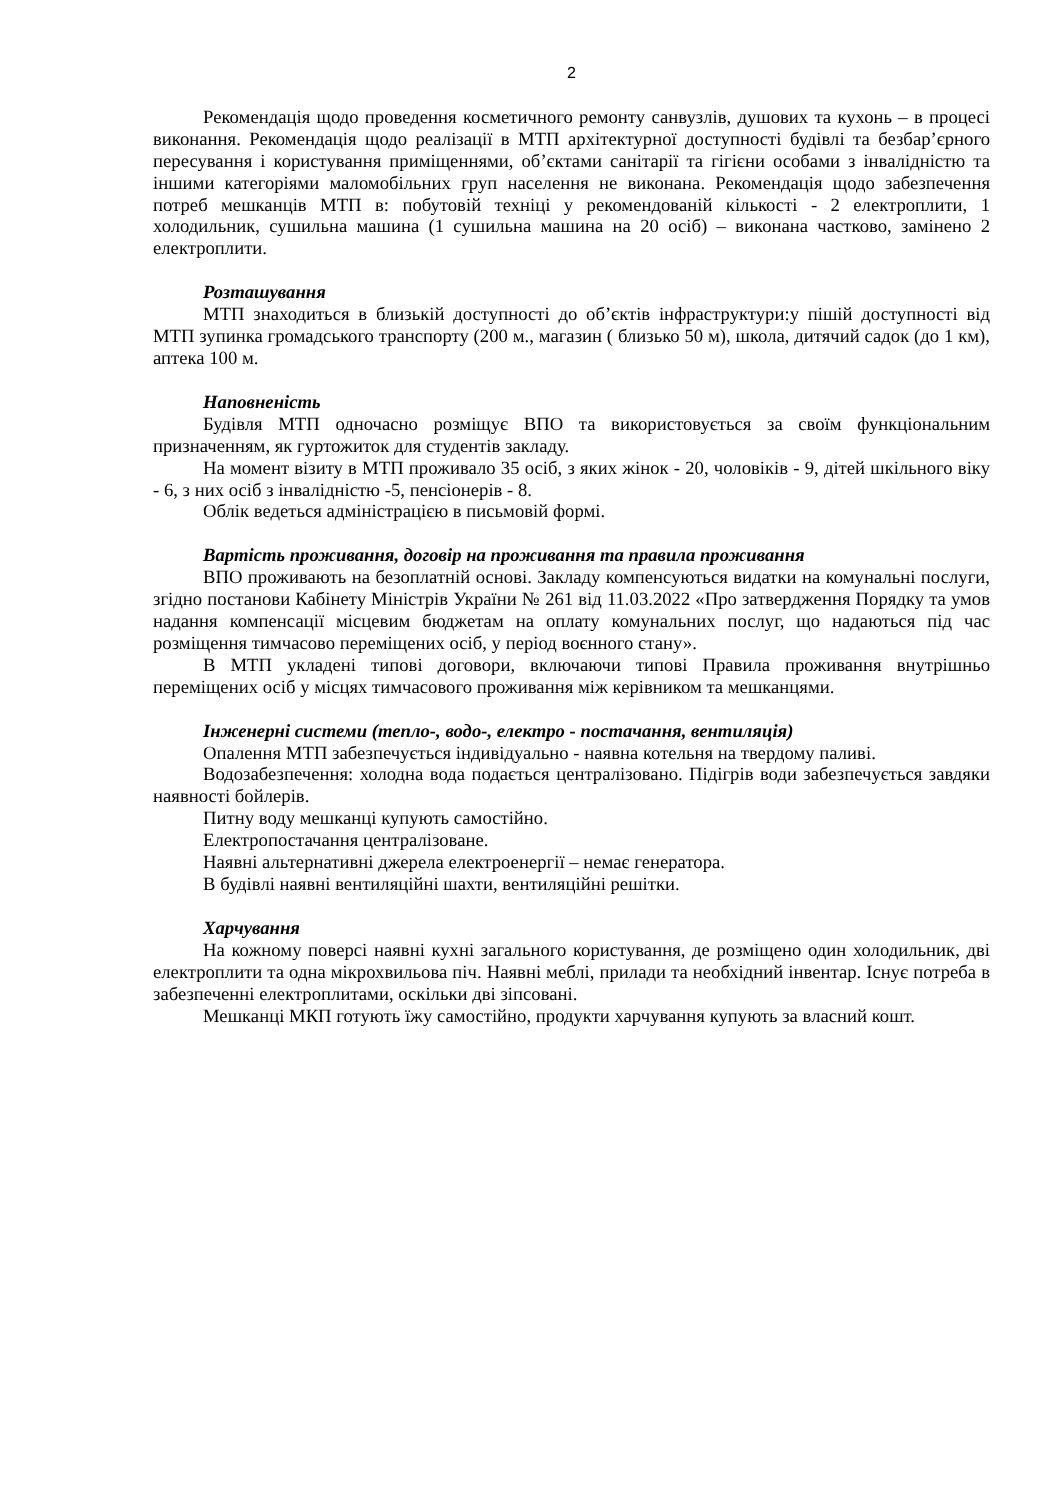2
Рекомендація щодо проведення косметичного ремонту санвузлів, душових та кухонь – в процесі виконання. Рекомендація щодо реалізації в МТП архітектурної доступності будівлі та безбар’єрного пересування і користування приміщеннями, об’єктами санітарії та гігієни особами з інвалідністю та іншими категоріями маломобільних груп населення не виконана. Рекомендація щодо забезпечення потреб мешканців МТП в: побутовій техніці у рекомендованій кількості - 2 електроплити, 1 холодильник, сушильна машина (1 сушильна машина на 20 осіб) – виконана частково, замінено 2 електроплити.
Розташування
МТП знаходиться в близькій доступності до об’єктів інфраструктури:у пішій доступності від МТП зупинка громадського транспорту (200 м., магазин ( близько 50 м), школа, дитячий садок (до 1 км), аптека 100 м.
Наповненість
Будівля МТП одночасно розміщує ВПО та використовується за своїм функціональним призначенням, як гуртожиток для студентів закладу.
На момент візиту в МТП проживало 35 осіб, з яких жінок - 20, чоловіків - 9, дітей шкільного віку - 6, з них осіб з інвалідністю -5, пенсіонерів - 8.
Облік ведеться адміністрацією в письмовій формі.
Вартість проживання, договір на проживання та правила проживання
ВПО проживають на безоплатній основі. Закладу компенсуються видатки на комунальні послуги, згідно постанови Кабінету Міністрів України № 261 від 11.03.2022 «Про затвердження Порядку та умов надання компенсації місцевим бюджетам на оплату комунальних послуг, що надаються під час розміщення тимчасово переміщених осіб, у період воєнного стану».
В МТП укладені типові договори, включаючи типові Правила проживання внутрішньо переміщених осіб у місцях тимчасового проживання між керівником та мешканцями.
Інженерні системи (тепло-, водо-, електро - постачання, вентиляція)
Опалення МТП забезпечується індивідуально - наявна котельня на твердому паливі.
Водозабезпечення: холодна вода подається централізовано. Підігрів води забезпечується завдяки наявності бойлерів.
Питну воду мешканці купують самостійно.
Електропостачання централізоване.
Наявні альтернативні джерела електроенергії – немає генератора.
В будівлі наявні вентиляційні шахти, вентиляційні решітки.
Харчування
На кожному поверсі наявні кухні загального користування, де розміщено один холодильник, дві електроплити та одна мікрохвильова піч. Наявні меблі, прилади та необхідний інвентар. Існує потреба в забезпеченні електроплитами, оскільки дві зіпсовані.
Мешканці МКП готують їжу самостійно, продукти харчування купують за власний кошт.